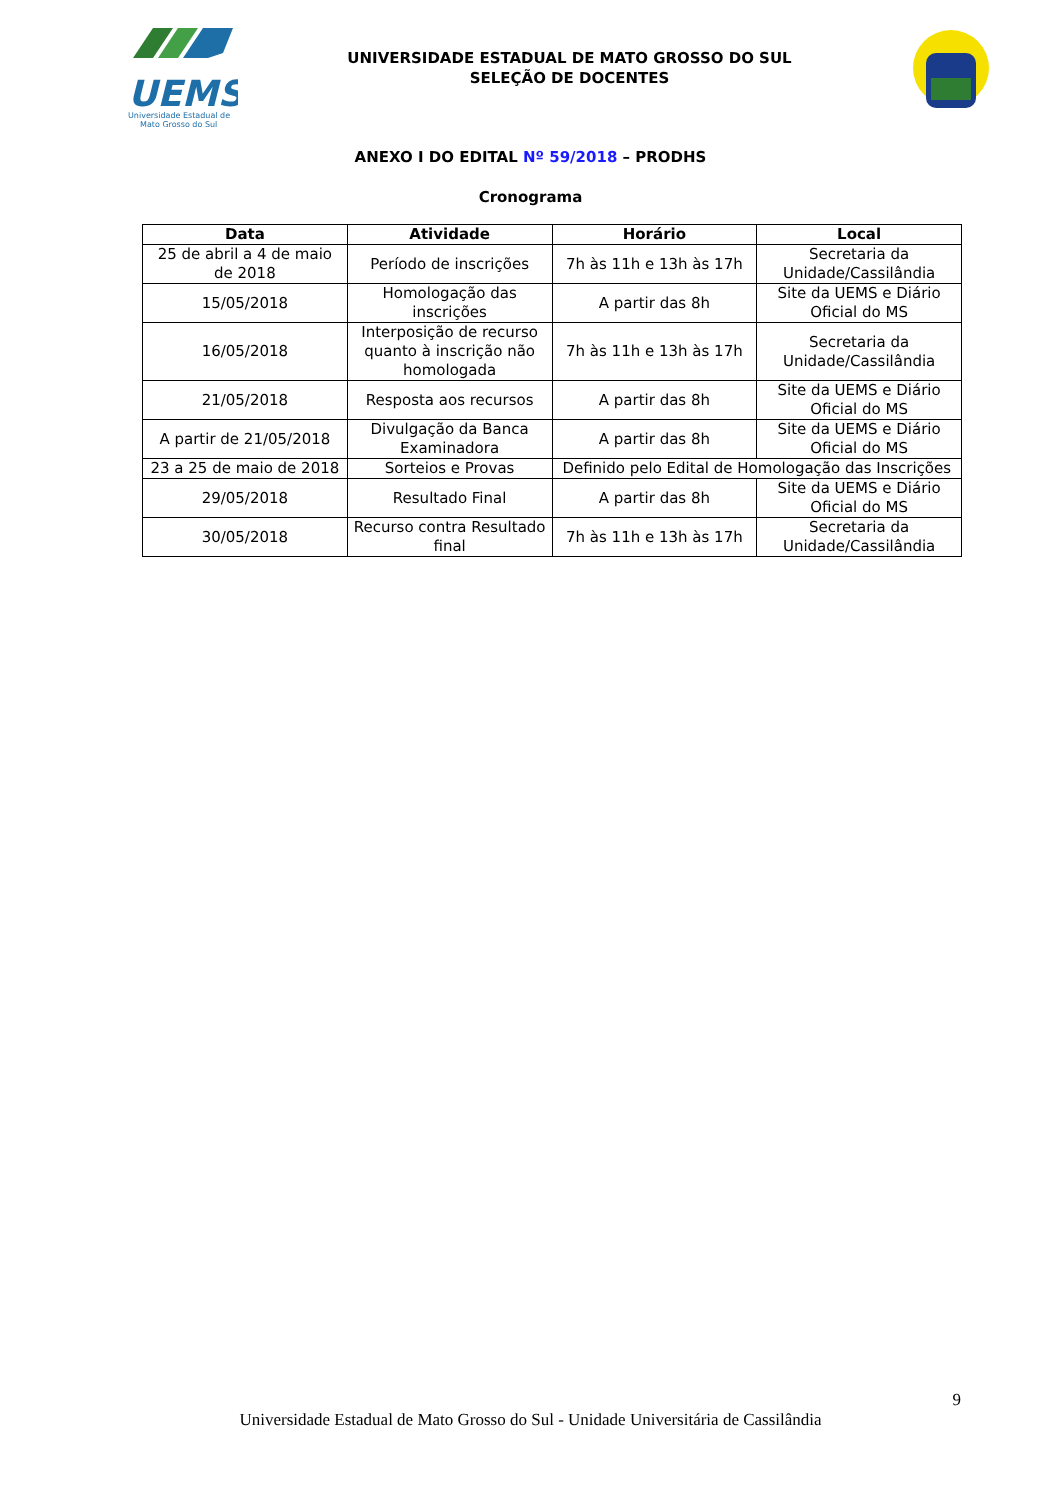UEMS
Universidade Estadual de
Mato Grosso do Sul
UNIVERSIDADE ESTADUAL DE MATO GROSSO DO SUL
SELEÇÃO DE DOCENTES
ANEXO I DO EDITAL Nº 59/2018 – PRODHS
Cronograma
| Data | Atividade | Horário | Local |
| --- | --- | --- | --- |
| 25 de abril a 4 de maio de 2018 | Período de inscrições | 7h às 11h e 13h às 17h | Secretaria da Unidade/Cassilândia |
| 15/05/2018 | Homologação das inscrições | A partir das 8h | Site da UEMS e Diário Oficial do MS |
| 16/05/2018 | Interposição de recurso quanto à inscrição não homologada | 7h às 11h e 13h às 17h | Secretaria da Unidade/Cassilândia |
| 21/05/2018 | Resposta aos recursos | A partir das 8h | Site da UEMS e Diário Oficial do MS |
| A partir de 21/05/2018 | Divulgação da Banca Examinadora | A partir das 8h | Site da UEMS e Diário Oficial do MS |
| 23 a 25 de maio de 2018 | Sorteios e Provas | Definido pelo Edital de Homologação das Inscrições | |
| 29/05/2018 | Resultado Final | A partir das 8h | Site da UEMS e Diário Oficial do MS |
| 30/05/2018 | Recurso contra Resultado final | 7h às 11h e 13h às 17h | Secretaria da Unidade/Cassilândia |
9
Universidade Estadual de Mato Grosso do Sul - Unidade Universitária de Cassilândia